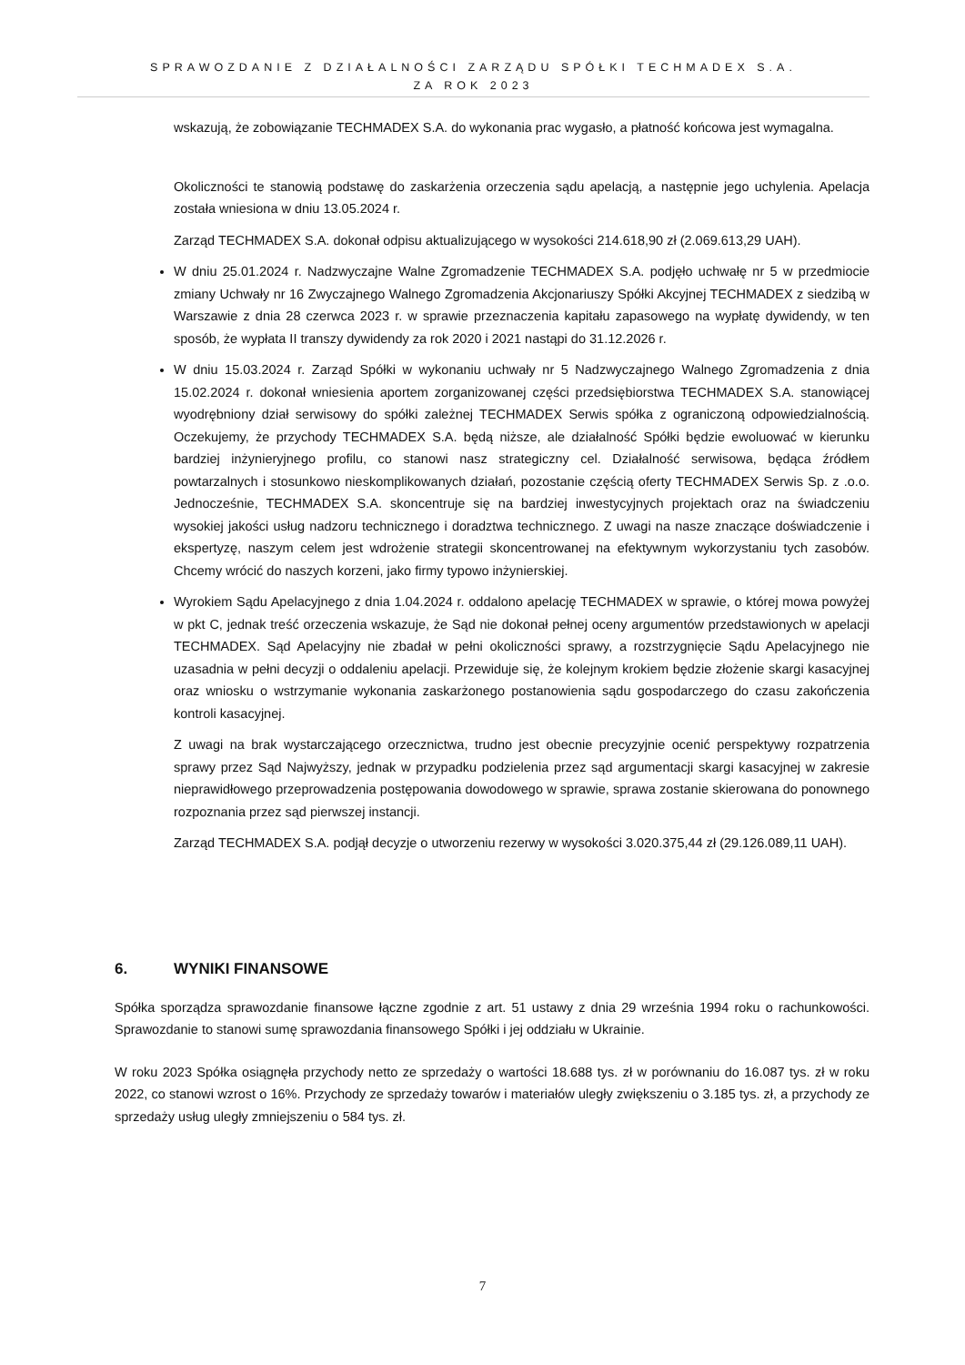SPRAWOZDANIE Z DZIAŁALNOŚCI ZARZĄDU SPÓŁKI TECHMADEX S.A.
ZA ROK 2023
wskazują, że zobowiązanie TECHMADEX S.A. do wykonania prac wygasło, a płatność końcowa jest wymagalna.
Okoliczności te stanowią podstawę do zaskarżenia orzeczenia sądu apelacją, a następnie jego uchylenia. Apelacja została wniesiona w dniu 13.05.2024 r.
Zarząd TECHMADEX S.A. dokonał odpisu aktualizującego w wysokości 214.618,90 zł (2.069.613,29 UAH).
W dniu 25.01.2024 r. Nadzwyczajne Walne Zgromadzenie TECHMADEX S.A. podjęło uchwałę nr 5 w przedmiocie zmiany Uchwały nr 16 Zwyczajnego Walnego Zgromadzenia Akcjonariuszy Spółki Akcyjnej TECHMADEX z siedzibą w Warszawie z dnia 28 czerwca 2023 r. w sprawie przeznaczenia kapitału zapasowego na wypłatę dywidendy, w ten sposób, że wypłata II transzy dywidendy za rok 2020 i 2021 nastąpi do 31.12.2026 r.
W dniu 15.03.2024 r. Zarząd Spółki w wykonaniu uchwały nr 5 Nadzwyczajnego Walnego Zgromadzenia z dnia 15.02.2024 r. dokonał wniesienia aportem zorganizowanej części przedsiębiorstwa TECHMADEX S.A. stanowiącej wyodrębniony dział serwisowy do spółki zależnej TECHMADEX Serwis spółka z ograniczoną odpowiedzialnością. Oczekujemy, że przychody TECHMADEX S.A. będą niższe, ale działalność Spółki będzie ewoluować w kierunku bardziej inżynieryjnego profilu, co stanowi nasz strategiczny cel. Działalność serwisowa, będąca źródłem powtarzalnych i stosunkowo nieskomplikowanych działań, pozostanie częścią oferty TECHMADEX Serwis Sp. z .o.o. Jednocześnie, TECHMADEX S.A. skoncentruje się na bardziej inwestycyjnych projektach oraz na świadczeniu wysokiej jakości usług nadzoru technicznego i doradztwa technicznego. Z uwagi na nasze znaczące doświadczenie i ekspertyzę, naszym celem jest wdrożenie strategii skoncentrowanej na efektywnym wykorzystaniu tych zasobów. Chcemy wrócić do naszych korzeni, jako firmy typowo inżynierskiej.
Wyrokiem Sądu Apelacyjnego z dnia 1.04.2024 r. oddalono apelację TECHMADEX w sprawie, o której mowa powyżej w pkt C, jednak treść orzeczenia wskazuje, że Sąd nie dokonał pełnej oceny argumentów przedstawionych w apelacji TECHMADEX. Sąd Apelacyjny nie zbadał w pełni okoliczności sprawy, a rozstrzygnięcie Sądu Apelacyjnego nie uzasadnia w pełni decyzji o oddaleniu apelacji. Przewiduje się, że kolejnym krokiem będzie złożenie skargi kasacyjnej oraz wniosku o wstrzymanie wykonania zaskarżonego postanowienia sądu gospodarczego do czasu zakończenia kontroli kasacyjnej.
Z uwagi na brak wystarczającego orzecznictwa, trudno jest obecnie precyzyjnie ocenić perspektywy rozpatrzenia sprawy przez Sąd Najwyższy, jednak w przypadku podzielenia przez sąd argumentacji skargi kasacyjnej w zakresie nieprawidłowego przeprowadzenia postępowania dowodowego w sprawie, sprawa zostanie skierowana do ponownego rozpoznania przez sąd pierwszej instancji.
Zarząd TECHMADEX S.A. podjął decyzje o utworzeniu rezerwy w wysokości 3.020.375,44 zł (29.126.089,11 UAH).
6. WYNIKI FINANSOWE
Spółka sporządza sprawozdanie finansowe łączne zgodnie z art. 51 ustawy z dnia 29 września 1994 roku o rachunkowości. Sprawozdanie to stanowi sumę sprawozdania finansowego Spółki i jej oddziału w Ukrainie.
W roku 2023 Spółka osiągnęła przychody netto ze sprzedaży o wartości 18.688 tys. zł w porównaniu do 16.087 tys. zł w roku 2022, co stanowi wzrost o 16%. Przychody ze sprzedaży towarów i materiałów uległy zwiększeniu o 3.185 tys. zł, a przychody ze sprzedaży usług uległy zmniejszeniu o 584 tys. zł.
7